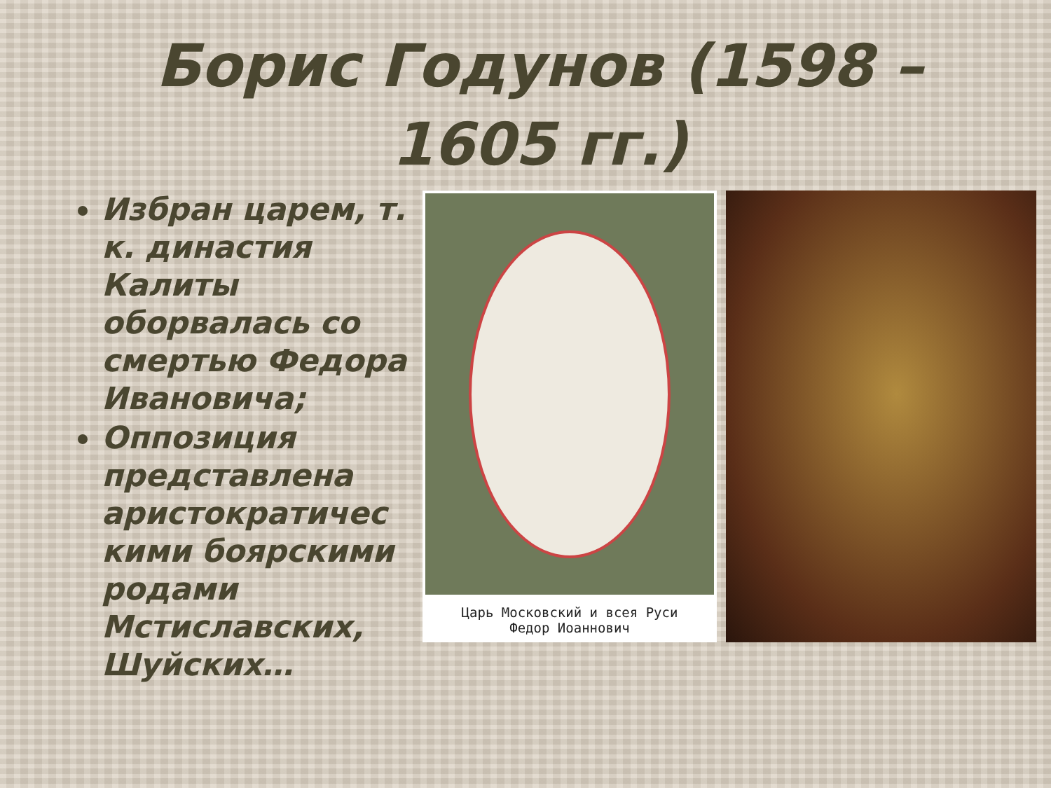Борис Годунов (1598 – 1605 гг.)
Избран царем, т. к. династия Калиты оборвалась со смертью Федора Ивановича;
Оппозиция представлена аристократичес кими боярскими родами Мстиславских, Шуйских…
Царь Московский и всея Руси
Федор Иоаннович